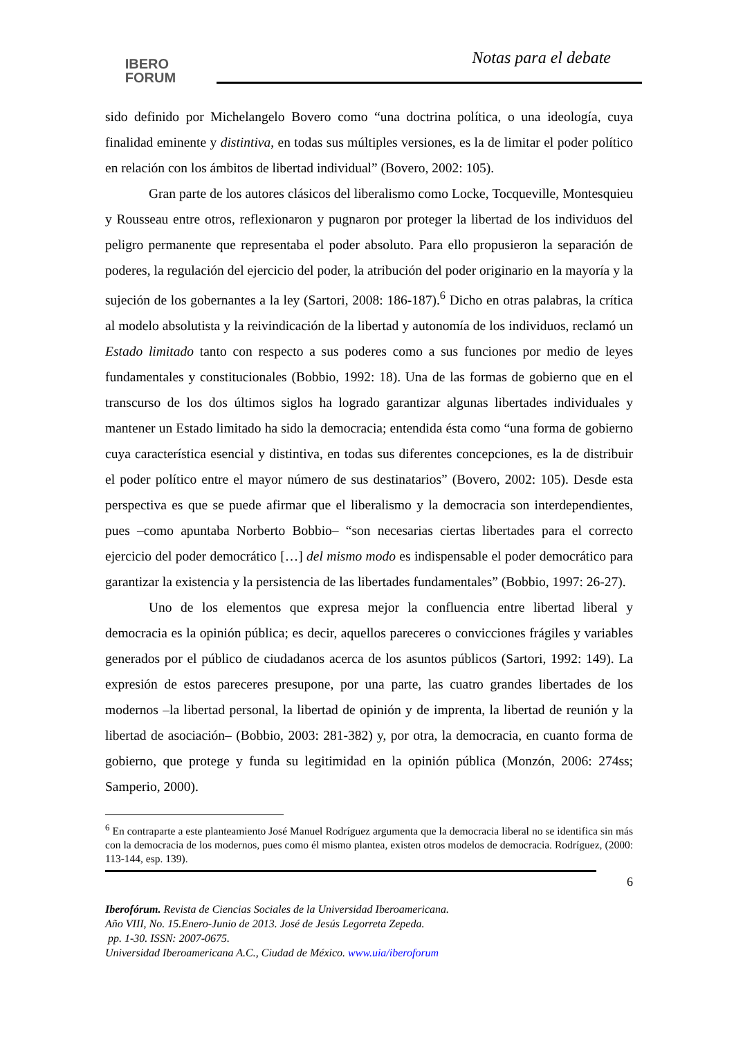IBERO
FORUM
Notas para el debate
sido definido por Michelangelo Bovero como “una doctrina política, o una ideología, cuya finalidad eminente y distintiva, en todas sus múltiples versiones, es la de limitar el poder político en relación con los ámbitos de libertad individual” (Bovero, 2002: 105).
Gran parte de los autores clásicos del liberalismo como Locke, Tocqueville, Montesquieu y Rousseau entre otros, reflexionaron y pugnaron por proteger la libertad de los individuos del peligro permanente que representaba el poder absoluto. Para ello propusieron la separación de poderes, la regulación del ejercicio del poder, la atribución del poder originario en la mayoría y la sujeción de los gobernantes a la ley (Sartori, 2008: 186-187).<sup>6</sup> Dicho en otras palabras, la crítica al modelo absolutista y la reivindicación de la libertad y autonomía de los individuos, reclamó un Estado limitado tanto con respecto a sus poderes como a sus funciones por medio de leyes fundamentales y constitucionales (Bobbio, 1992: 18). Una de las formas de gobierno que en el transcurso de los dos últimos siglos ha logrado garantizar algunas libertades individuales y mantener un Estado limitado ha sido la democracia; entendida ésta como “una forma de gobierno cuya característica esencial y distintiva, en todas sus diferentes concepciones, es la de distribuir el poder político entre el mayor número de sus destinatarios” (Bovero, 2002: 105). Desde esta perspectiva es que se puede afirmar que el liberalismo y la democracia son interdependientes, pues –como apuntaba Norberto Bobbio– “son necesarias ciertas libertades para el correcto ejercicio del poder democrático […] del mismo modo es indispensable el poder democrático para garantizar la existencia y la persistencia de las libertades fundamentales” (Bobbio, 1997: 26-27).
Uno de los elementos que expresa mejor la confluencia entre libertad liberal y democracia es la opinión pública; es decir, aquellos pareceres o convicciones frágiles y variables generados por el público de ciudadanos acerca de los asuntos públicos (Sartori, 1992: 149). La expresión de estos pareceres presupone, por una parte, las cuatro grandes libertades de los modernos –la libertad personal, la libertad de opinión y de imprenta, la libertad de reunión y la libertad de asociación– (Bobbio, 2003: 281-382) y, por otra, la democracia, en cuanto forma de gobierno, que protege y funda su legitimidad en la opinión pública (Monzón, 2006: 274ss; Samperio, 2000).
<sup>6</sup> En contraparte a este planteamiento José Manuel Rodríguez argumenta que la democracia liberal no se identifica sin más con la democracia de los modernos, pues como él mismo plantea, existen otros modelos de democracia. Rodríguez, (2000: 113-144, esp. 139).
6
Iberofórum. Revista de Ciencias Sociales de la Universidad Iberoamericana.
Año VIII, No. 15.Enero-Junio de 2013. José de Jesús Legorreta Zepeda.
pp. 1-30. ISSN: 2007-0675.
Universidad Iberoamericana A.C., Ciudad de México. www.uia/iberoforum